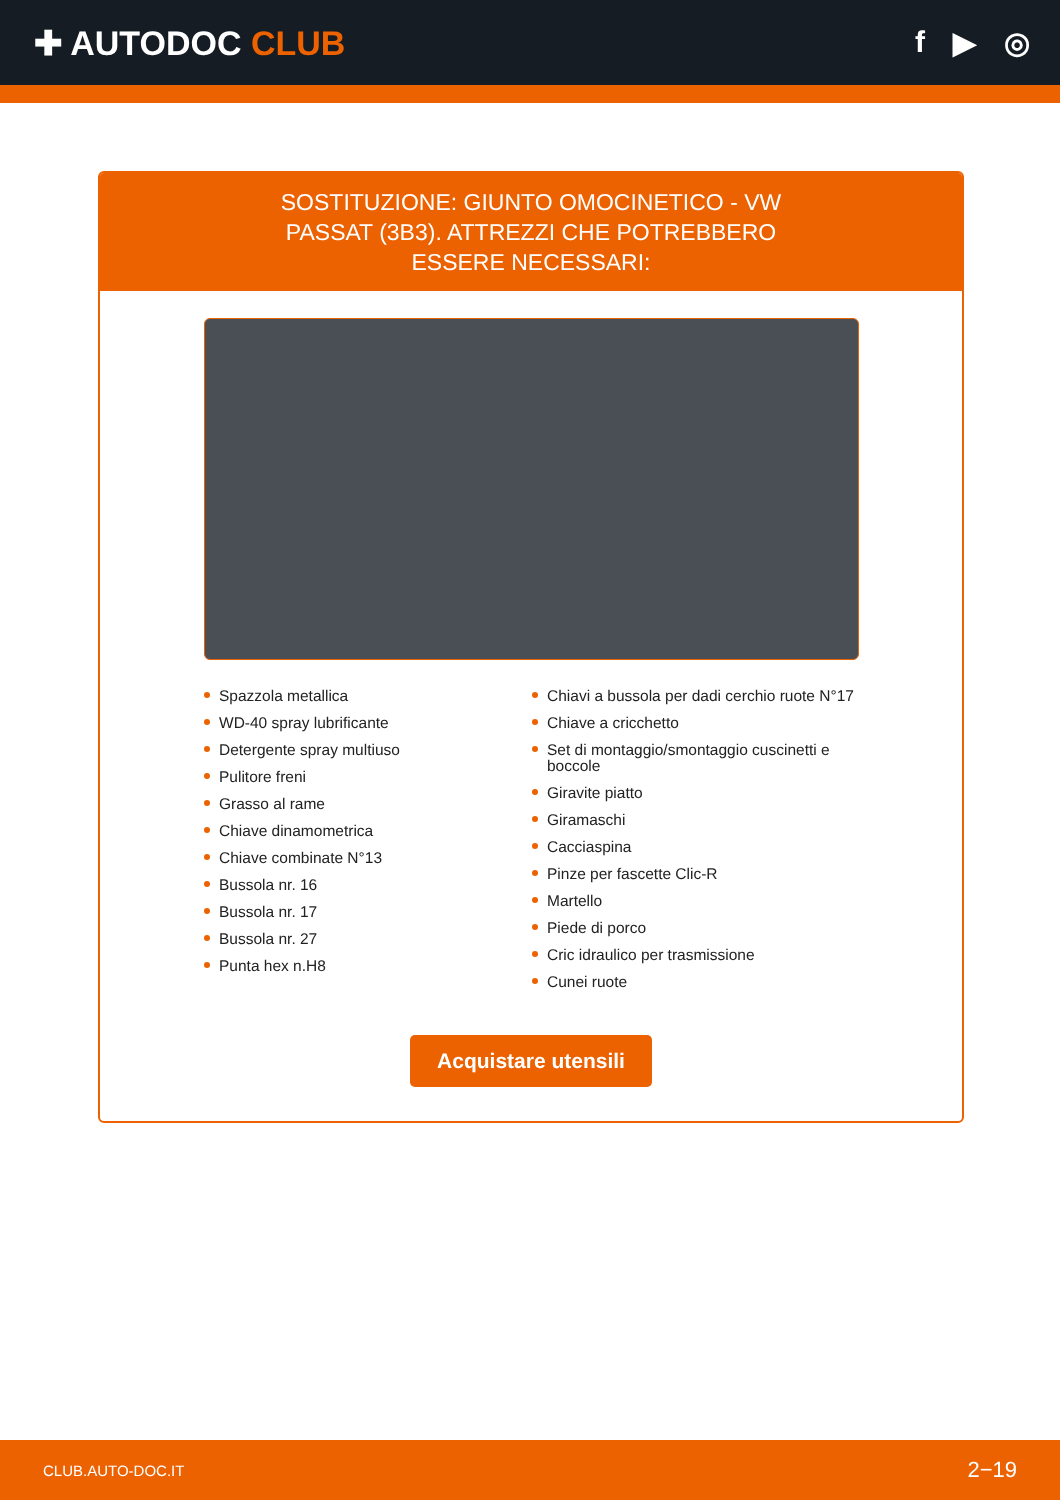✚ AUTODOC CLUB f ▶ ◎
SOSTITUZIONE: GIUNTO OMOCINETICO - VW PASSAT (3B3). ATTREZZI CHE POTREBBERO ESSERE NECESSARI:
Spazzola metallica
WD-40 spray lubrificante
Detergente spray multiuso
Pulitore freni
Grasso al rame
Chiave dinamometrica
Chiave combinate N°13
Bussola nr. 16
Bussola nr. 17
Bussola nr. 27
Punta hex n.H8
Chiavi a bussola per dadi cerchio ruote N°17
Chiave a cricchetto
Set di montaggio/smontaggio cuscinetti e boccole
Giravite piatto
Giramaschi
Cacciaspina
Pinze per fascette Clic-R
Martello
Piede di porco
Cric idraulico per trasmissione
Cunei ruote
Acquistare utensili
CLUB.AUTO-DOC.IT 2−19